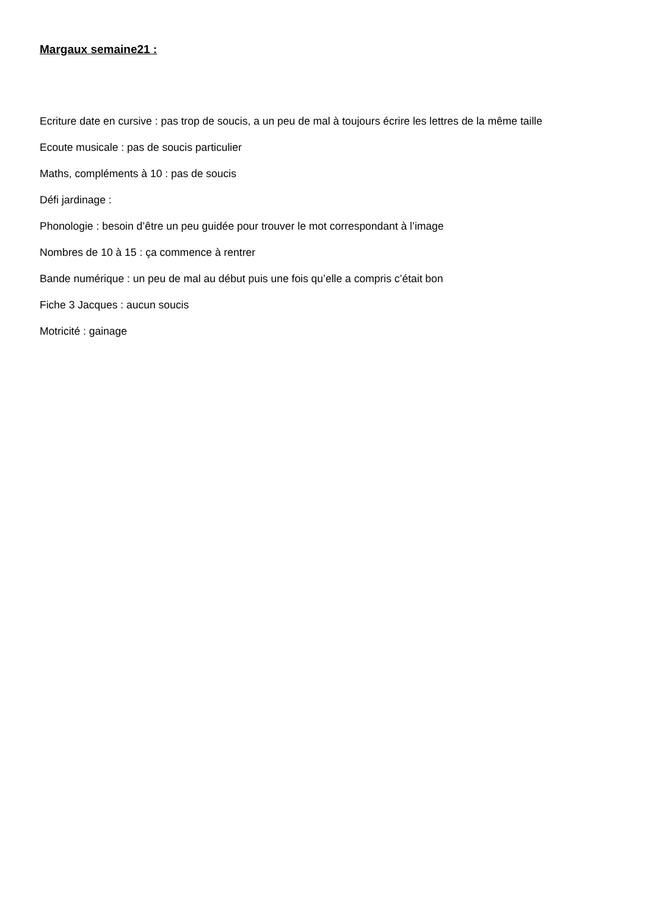Margaux semaine21 :
Ecriture date en cursive : pas trop de soucis, a un peu de mal à toujours écrire les lettres de la même taille
Ecoute musicale : pas de soucis particulier
Maths, compléments à 10 : pas de soucis
Défi jardinage :
Phonologie : besoin d’être un peu guidée pour trouver le mot correspondant à l’image
Nombres de 10 à 15 : ça commence à rentrer
Bande numérique : un peu de mal au début puis une fois qu’elle a compris c’était bon
Fiche 3 Jacques : aucun soucis
Motricité : gainage